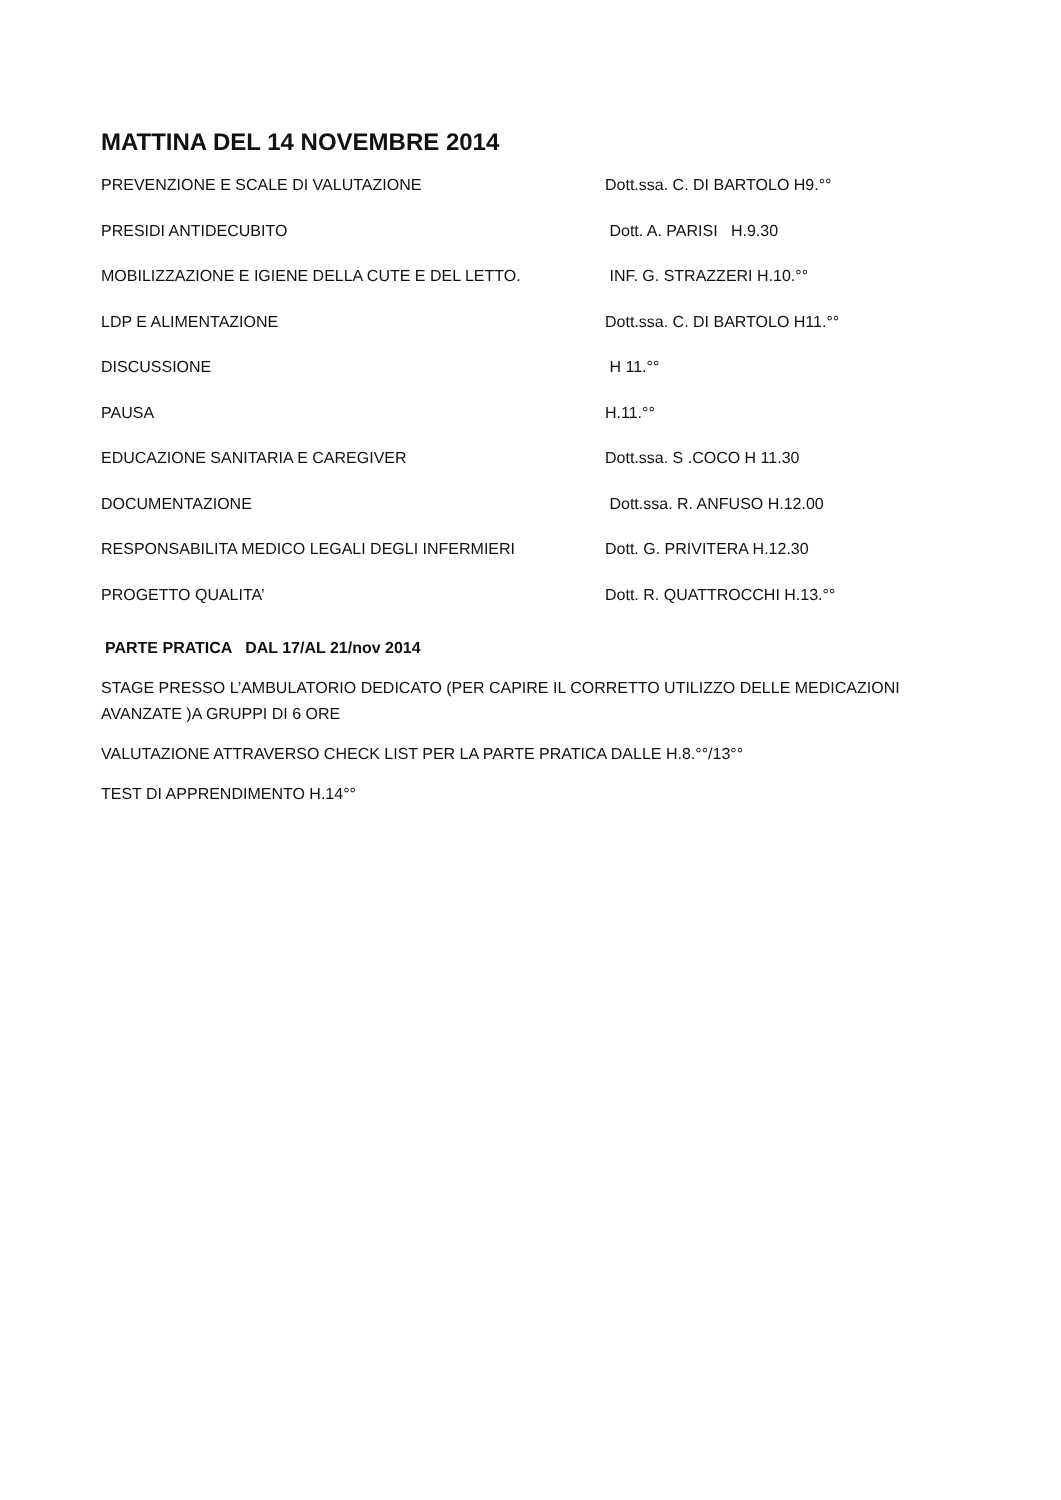MATTINA DEL 14 NOVEMBRE 2014
PREVENZIONE E SCALE DI VALUTAZIONE Dott.ssa. C. DI BARTOLO H9.°°
PRESIDI ANTIDECUBITO Dott. A. PARISI H.9.30
MOBILIZZAZIONE E IGIENE DELLA CUTE E DEL LETTO. INF. G. STRAZZERI H.10.°°
LDP E ALIMENTAZIONE Dott.ssa. C. DI BARTOLO H11.°°
DISCUSSIONE H 11.°°
PAUSA H.11.°°
EDUCAZIONE SANITARIA E CAREGIVER Dott.ssa. S .COCO H 11.30
DOCUMENTAZIONE Dott.ssa. R. ANFUSO H.12.00
RESPONSABILITA MEDICO LEGALI DEGLI INFERMIERI Dott. G. PRIVITERA H.12.30
PROGETTO QUALITA’ Dott. R. QUATTROCCHI H.13.°°
PARTE PRATICA DAL 17/AL 21/nov 2014
STAGE PRESSO L’AMBULATORIO DEDICATO (PER CAPIRE IL CORRETTO UTILIZZO DELLE MEDICAZIONI AVANZATE )A GRUPPI DI 6 ORE
VALUTAZIONE ATTRAVERSO CHECK LIST PER LA PARTE PRATICA DALLE H.8.°°/13°°
TEST DI APPRENDIMENTO H.14°°